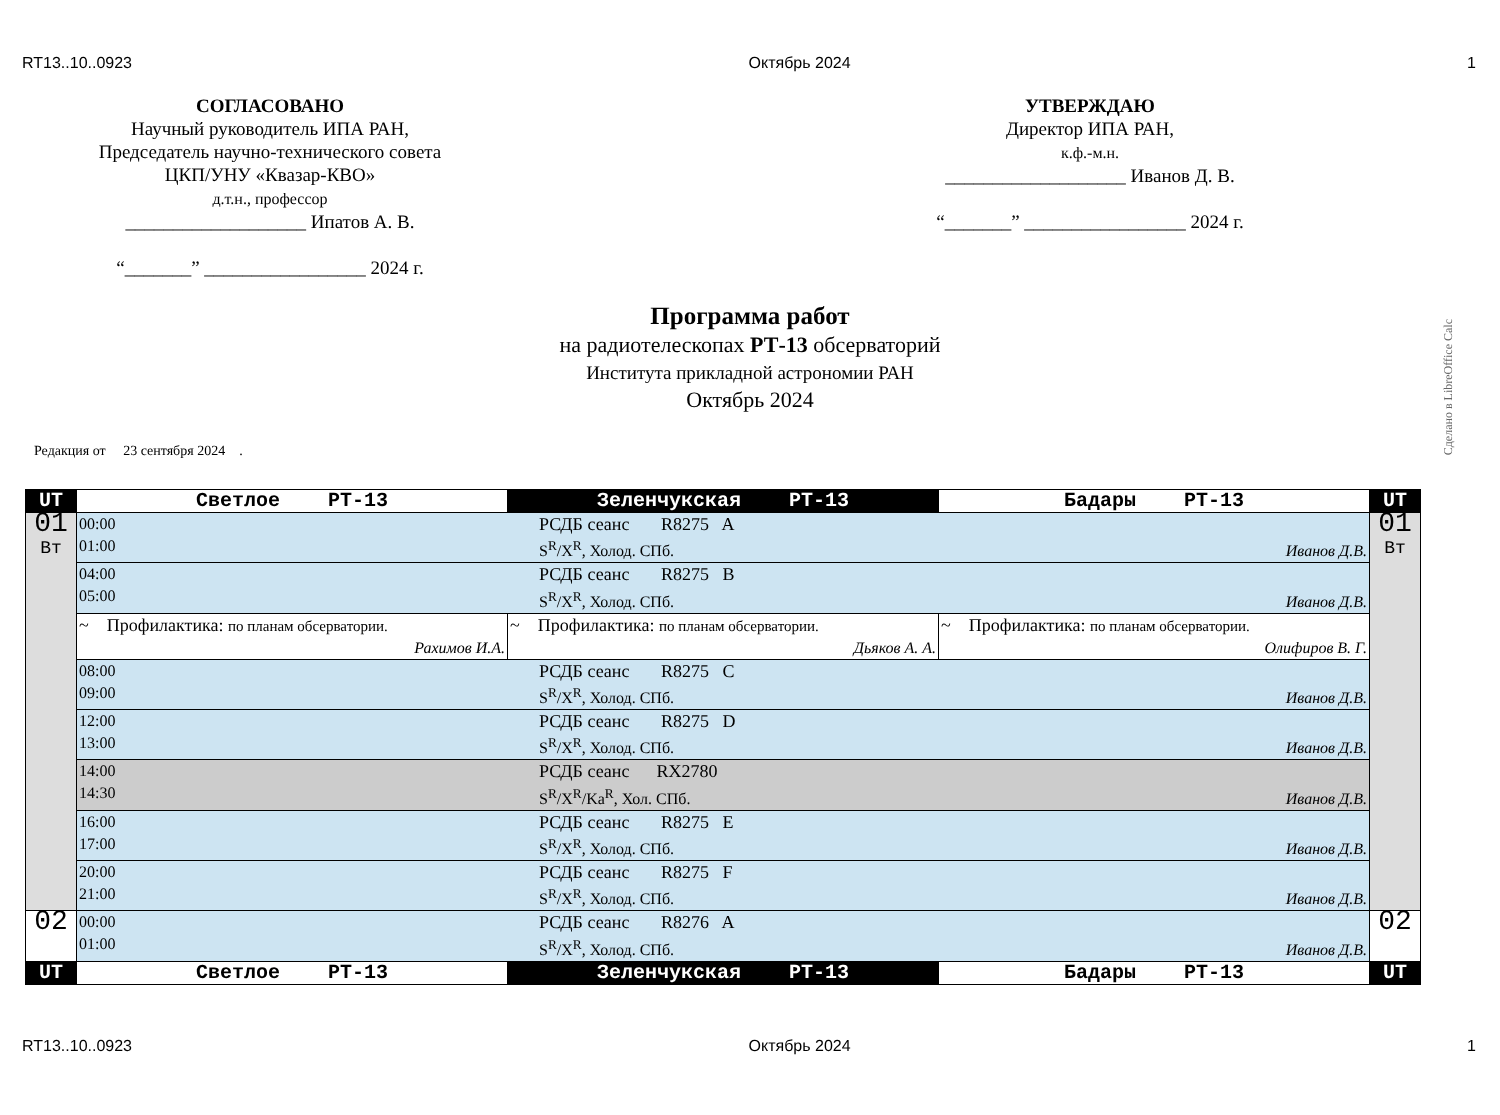RT13..10..0923 Октябрь 2024 1
СОГЛАСОВАНО
Научный руководитель ИПА РАН,
Председатель научно-технического совета
ЦКП/УНУ «Квазар-КВО»
д.т.н., профессор
___________________ Ипатов А. В.
“_______” _________________ 2024 г.
УТВЕРЖДАЮ
Директор ИПА РАН,
к.ф.-м.н.
___________________ Иванов Д. В.
“_______” _________________ 2024 г.
Программа работ
на радиотелескопах РТ-13 обсерваторий
Института прикладной астрономии РАН
Октябрь 2024
Сделано в LibreOffice Calc
Редакция от 23 сентября 2024 .
| UT | Светлое РТ-13 | Зеленчукская РТ-13 | Бадары РТ-13 | UT |
| 01 Вт | 00:00 01:00 РСДБ сеанс R8275 A S<sup>R</sup>/X<sup>R</sup>, Холод. СПб. Иванов Д.В. | | | 01 Вт |
| | 04:00 05:00 РСДБ сеанс R8275 B S<sup>R</sup>/X<sup>R</sup>, Холод. СПб. Иванов Д.В. | | | |
| | ~ Профилактика: по планам обсерватории. Рахимов И.А. | ~ Профилактика: по планам обсерватории. Дьяков А. А. | ~ Профилактика: по планам обсерватории. Олифиров В. Г. | |
| | 08:00 09:00 РСДБ сеанс R8275 C S<sup>R</sup>/X<sup>R</sup>, Холод. СПб. Иванов Д.В. | | | |
| | 12:00 13:00 РСДБ сеанс R8275 D S<sup>R</sup>/X<sup>R</sup>, Холод. СПб. Иванов Д.В. | | | |
| | 14:00 14:30 РСДБ сеанс RX2780 S<sup>R</sup>/X<sup>R</sup>/Ka<sup>R</sup>, Хол. СПб. Иванов Д.В. | | | |
| | 16:00 17:00 РСДБ сеанс R8275 E S<sup>R</sup>/X<sup>R</sup>, Холод. СПб. Иванов Д.В. | | | |
| | 20:00 21:00 РСДБ сеанс R8275 F S<sup>R</sup>/X<sup>R</sup>, Холод. СПб. Иванов Д.В. | | | |
| 02 | 00:00 01:00 РСДБ сеанс R8276 A S<sup>R</sup>/X<sup>R</sup>, Холод. СПб. Иванов Д.В. | | | 02 |
| UT | Светлое РТ-13 | Зеленчукская РТ-13 | Бадары РТ-13 | UT |
RT13..10..0923 Октябрь 2024 1